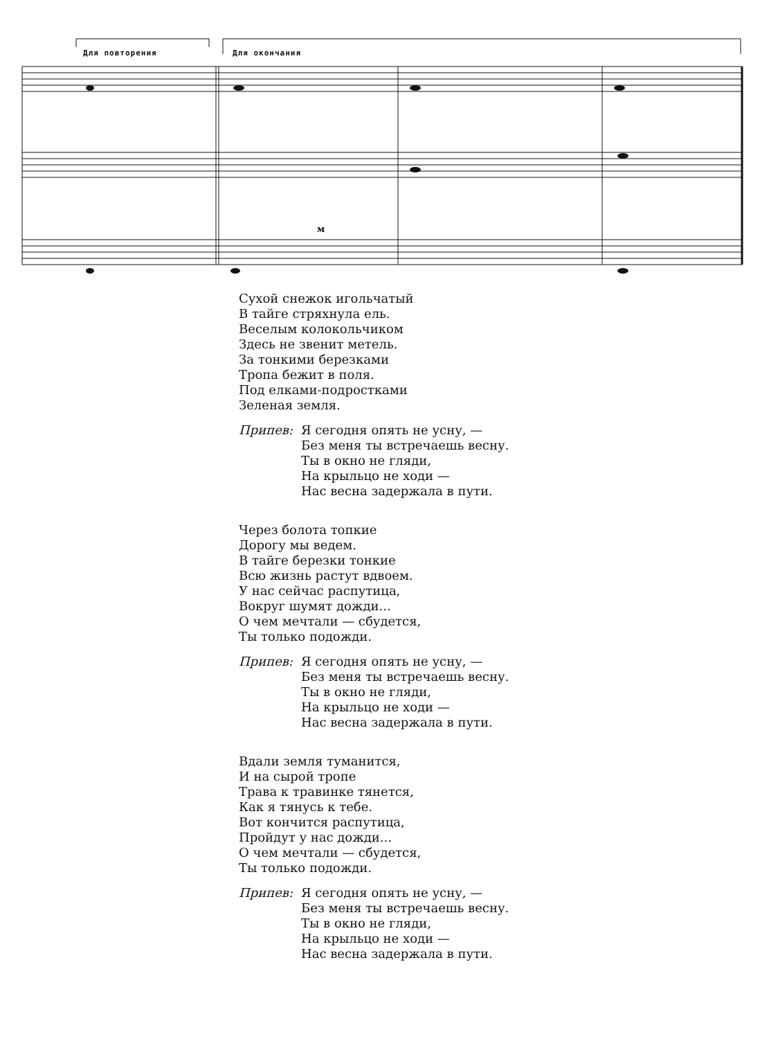Для повторения Для окончания
м
Сухой снежок игольчатый
В тайге стряхнула ель.
Веселым колокольчиком
Здесь не звенит метель.
За тонкими березками
Тропа бежит в поля.
Под елками-подростками
Зеленая земля.
Припев: Я сегодня опять не усну, —
Без меня ты встречаешь весну.
Ты в окно не гляди,
На крыльцо не ходи —
Нас весна задержала в пути.
Через болота топкие
Дорогу мы ведем.
В тайге березки тонкие
Всю жизнь растут вдвоем.
У нас сейчас распутица,
Вокруг шумят дожди...
О чем мечтали — сбудется,
Ты только подожди.
Припев: Я сегодня опять не усну, —
Без меня ты встречаешь весну.
Ты в окно не гляди,
На крыльцо не ходи —
Нас весна задержала в пути.
Вдали земля туманится,
И на сырой тропе
Трава к травинке тянется,
Как я тянусь к тебе.
Вот кончится распутица,
Пройдут у нас дожди...
О чем мечтали — сбудется,
Ты только подожди.
Припев: Я сегодня опять не усну, —
Без меня ты встречаешь весну.
Ты в окно не гляди,
На крыльцо не ходи —
Нас весна задержала в пути.